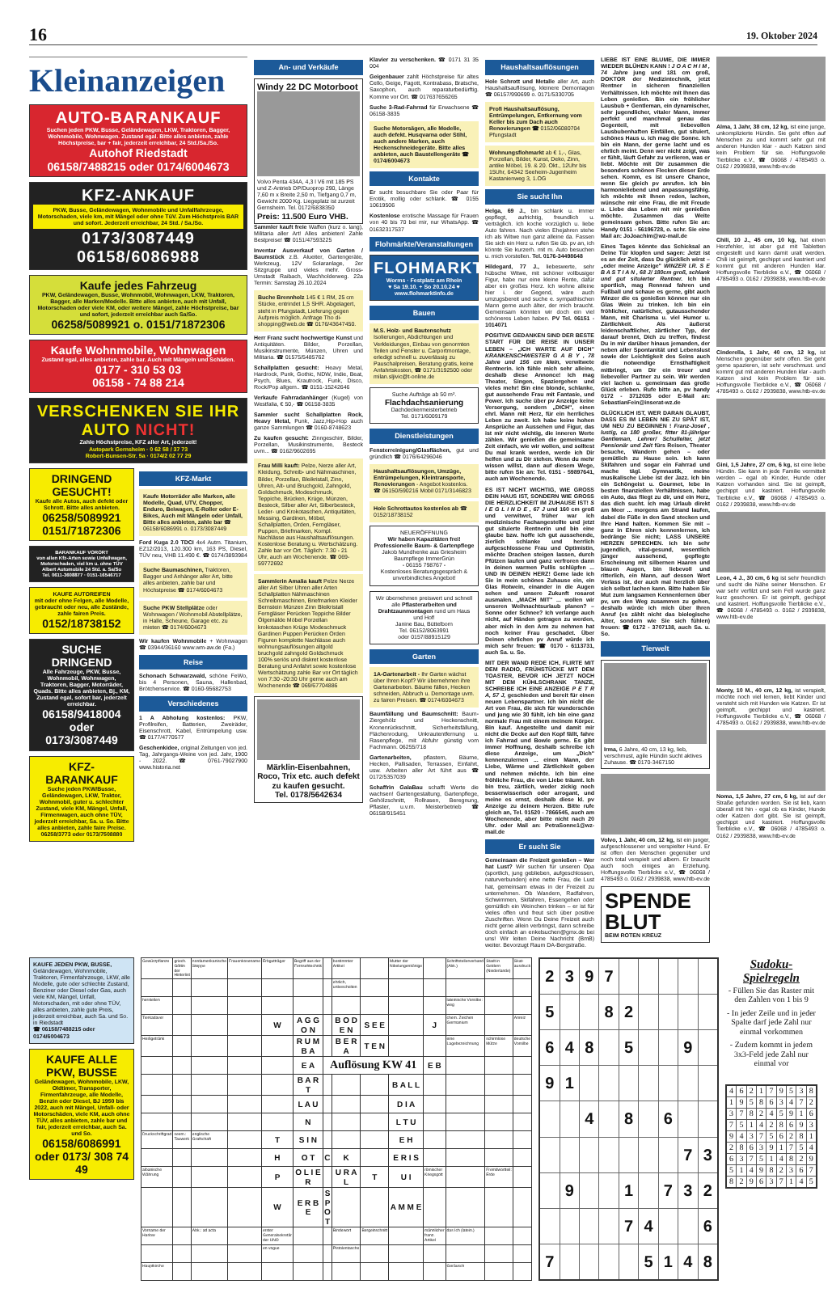16 19. Oktober 2024
Kleinanzeigen
AUTO-BARANKAUF
Suchen jeden PKW, Busse, Geländewagen, LKW, Traktoren, Bagger, Wohnmobile, Wohnwagen. Zustand egal. Bitte alles anbieten, zahle Höchstpreise, bar + fair, jederzeit erreichbar, 24 Std./Sa./So.
Autohof Riedstadt
06158/7488215 oder 0174/6004673
KFZ-ANKAUF
PKW, Busse, Geländewagen, Wohnmobile und Unfallfahrzeuge, Motorschaden, viele km, mit Mängel oder ohne TüV. Zum Höchstpreis BAR und sofort. Jederzeit erreichbar, 24 Std. / Sa./So.
0173/3087449
06158/6086988
Kaufe jedes Fahrzeug
PKW, Geländewagen, Busse, Wohnmobil, Wohnwagen, LKW, Traktoren, Bagger, alle Marken/Modelle. Bitte alles anbieten, auch mit Unfall, Motorschaden oder viele KM, oder weitere Mängel, zahle Höchstpreise, bar und sofort, jederzeit erreichbar auch Sa/So.
06258/5089921 o. 0151/71872306
Kaufe Wohnmobile, Wohnwagen
Zustand egal, alles anbieten, zahle bar. Auch mit Mängeln und Schäden.
0177 - 310 53 03
06158 - 74 88 214
VERSCHENKEN SIE IHR AUTO NICHT!
Zahle Höchstpreise, KFZ aller Art, jederzeit!
Autopark Gernsheim · 0 62 58 / 37 73
Robert-Bunsen-Str. 5a · 0174/2 02 77 29
DRINGEND GESUCHT!
Kaufe alle Autos, auch defekt oder Schrott. Bitte alles anbieten.
06258/5089921
0151/71872306
BARANKAUF VORORT
von allen Kfz-Arten sowie Unfallwagen, Motorschaden, viel km u. ohne TÜV
Albert Automobile 24 Std. a. Sa/So
Tel. 0611-3608877 · 0151-16546717
KAUFE AUTOREIFEN
mit oder ohne Felgen, alle Modelle, gebraucht oder neu, alle Zustände, zahle fairen Preis.
0152/18738152
SUCHE DRINGEND
Alle Fahrzeuge, PKW, Busse, Wohnmobil, Wohnwagen, Traktoren, Bagger, Motorräder, Quads. Bitte alles anbieten, Bj., KM, Zustand egal, sofort bar, jederzeit erreichbar.
06158/9418004
oder 0173/3087449
KFZ-BARANKAUF
Suche jeden PKW/Busse, Geländewagen, LKW, Traktor, Wohnmobil, guter u. schlechter Zustand, viele KM, Mängel, Unfall, Firmenwagen, auch ohne TÜV, jederzeit erreichbar, Sa. u. So. Bitte alles anbieten, zahle faire Preise.
06258/3773 oder 0173/7508880
KFZ-Markt
Kaufe Motorräder alle Marken, alle Modelle, Quad, UTV, Chopper, Enduro, Beiwagen, E-Roller oder E-Bikes, Auch mit Mängeln oder Unfall, Bitte alles anbieten, zahle bar ☎ 06158/6086991 o. 0173/3087449
Ford Kuga 2.0 TDCI 4x4 Autm. Titanium, EZ12/2013, 120.300 km, 163 PS, Diesel, TÜV neu, VHB 11.490 €. ☎ 0174/3893984
Suche Baumaschinen, Traktoren, Bagger und Anhänger aller Art, bitte alles anbieten, zahle bar und Höchstpreise ☎ 0174/6004673
Suche PKW Stellplätze oder Wohnwagen / Wohnmobil Abstellplätze, in Halle, Scheune, Garage etc. zu mieten ☎ 0174/6004673
Wir kaufen Wohnmobile + Wohnwagen ☎ 03944/36160 www.wm-aw.de (Fa.)
Reise
Schonach Schwarzwald, schöne FeWo, bis 4 Personen, Sauna, Hallenbad, Brötchenservice. ☎ 0160-95682753
Verschiedenes
1 A Abholung kostenlos: PKW, Profilreifen, Batterien, Zweiräder, Eisenschrott, Kabel, Entrümpelung usw. ☎ 0177/4770577
Geschenkidee, original Zeitungen von jed. Tag, Jahrgangs-Weine von jed. Jahr, 1900 - 2022. ☎ 0761-79027900 www.historia.net
An- und Verkäufe
Windy 22 DC Motorboot
Volvo Penta 434A, 4,3 l V6 mit 185 PS und Z-Antrieb DP/Duoprop 290, Länge 7,60 m x Breite 2,50 m, Tiefgang 0,7 m, Gewicht 2000 Kg. Liegeplatz ist zurzeit Gernsheim. Tel. 0172/6838350
Preis: 11.500 Euro VHB.
Sammler kauft freie Waffen (kurz o. lang), Militaria aller Art! Alles anbieten! Zahle Bestpreise! ☎ 0151/47593225
Inventar Ausverkauf von Garten / Baumstück z.B. Alueiter, Gartengeräte, Werkzeug, 12V Solaranlage, 2er Sitzgruppe und vieles mehr. Gross-Umstadt Raibach, Wachholderweg. 22a Termin: Samstag 26.10.2024
Buche Brennholz 145 € 1 RM, 25 cm Stücke, entrindet 1,5 SHR. Abgelagert, steht in Pfungstadt, Lieferung gegen Aufpreis möglich. Anfrage Tho di-shopping@web.de ☎ 0176/43647450.
Herr Franz sucht hochwertige Kunst und Antiquitäten. Bilder, Porzellan, Musikinstrumente, Münzen, Uhren und Militaria. ☎ 01575/5485762
Schallplatten gesucht: Heavy Metal, Hardrock, Punk, Gothic, NDW, Indie, Beat, Psych, Blues, Krautrock, Funk, Disco, Rock/Pop allgem.. ☎ 0151-15242646
Verkaufe Fahrradanhänger (Kugel) von Westfalia, € 50,- ☎ 06158-3835
Sammler sucht Schallplatten Rock, Heavy Metal, Punk, Jazz,Hip-Hop auch ganze Sammlungen ☎ 0160-8748623
Zu kaufen gesucht: Zinngeschirr, Bilder, Porzellan, Musikinstrumente, Besteck uvm... ☎ 0162/9602695
Frau Milli kauft: Pelze, Nerze aller Art, Kleidung, Schreib- und Nähmaschinen, Bilder, Porzellan, Bleikristall, Zinn, Uhren, Alt- und Bruchgold, Zahngold, Goldschmuck, Modeschmuck, Teppiche, Brücken, Krüge, Münzen, Besteck, Silber aller Art, Silberbesteck, Leder- und Krokotaschen, Antiquitäten, Messing, Gardinen, Möbel, Schallplatten, Orden, Ferngläser, Puppen, Briefmarken, Kompl. Nachlässe aus Haushaltsauflösungen. Kostenlose Beratung u. Wertschätzung. Zahle bar vor Ort. Täglich: 7.30 - 21 Uhr, auch am Wochenende. ☎ 069-59772692
Sammlerin Amalia kauft Pelze Nerze aller Art Silber Uhren aller Arten Schallplatten Nähmaschinen Schreibmaschinen, Briefmarken Kleider Bernstein Münzen Zinn Bleikristall Ferngläser Perücken Teppiche Bilder Ölgemälde Möbel Porzellan krokotaschen Krüge Modeschmuck Gardinen Puppen Perücken Orden Figuren komplette Nachlässe auch wohnungsauflösungen altgold bruchgold zahngold Goldschmuck 100% seriös und diskret kostenlose Beratung und Anfahrt sowie kostenlose Wertschätzung zahle Bar vor Ort täglich von 7:30 -20:30 Uhr gerne auch am Wochenende ☎ 069/67704886
Märklin-Eisenbahnen, Roco, Trix etc. auch defekt zu kaufen gesucht.
Tel. 0178/5642634
Klavier zu verschenken. ☎ 0171 31 35 004
Geigenbauer zahlt Höchstpreise für altes Cello, Geige, Fagott, Kontrabass, Bratsche, Saxophon, auch reparaturbedürftig. Komme vor Ort. ☎ 017637656265
Suche 3-Rad-Fahrrad für Erwachsene ☎ 06158-3835
Suche Motorsägen, alle Modelle, auch defekt. Husqvarna oder Stihl, auch andere Marken, auch Heckenschneidegeräte. Bitte alles anbieten, auch Baustellengeräte ☎ 0174/6004673
Kontakte
Er sucht besuchbare Sie oder Paar für Erotik, mollig oder schlank. ☎ 0155 10619506
Kostenlose erotische Massage für Frauen von 40 bis 70 bei mir, nur WhatsApp. ☎ 01632317537
Flohmärkte/Veranstaltungen
FLOHMARKT
Worms · Festplatz am Rhein
♥ Sa 19.10. + So 20.10.24 ♥
www.flohmarktinfo.de
Bauen
M.S. Holz- und Bautenschutz Isolierungen, Abdichtungen und Verkleidungen, Einbau von genormten Teilen und Fenster u. Carportmontage, erledigt schnell u. zuverlässig zu Pauschalpreisen, Beratung gratis, keine Anfahrtskosten, ☎ 0171/3192500 oder milan.sljivic@t-online.de
Suche Aufträge ab 50 m².
Flachdachsanierung
Dachdeckermeisterbetrieb
Tel. 0171/6009179
Dienstleistungen
Fensterreinigung/Glasflächen, gut und gründlich ☎ 0176/64296046
Haushaltsauflösungen, Umzüge, Entrümpelungen, Kleintransporte, Renovierungen - Angebot kostenlos. ☎ 06150/590216 Mobil 0171/3146823
Hole Schrottautos kostenlos ab ☎ 0152/18738152
NEUERÖFFNUNG
Wir haben Kapazitäten frei!
Professionelle Baum- & Gartenpflege
Jakob Mundhenke aus Griesheim
Baumpflege ImmerGrün
- 06155 798767 -
Kostenloses Beratungsgespräch & unverbindliches Angebot!
Wir übernehmen preiswert und schnell alle Pflasterarbeiten und Drahtzaunmontagen rund um Haus und Hof!
Janine Bau, Büttelborn
Tel. 06152/8063991
oder 0157/88915129
Garten
1A-Gartenarbeit - Ihr Garten wächst über Ihren Kopf? Wir übernehmen ihre Gartenarbeiten. Bäume fällen, Hecken schneiden, Abbruch u. Demontage uvm. zu fairen Preisen. ☎ 0174/6004673
Baumfällung und Baumschnitt: Baum- Ziergehölz und Heckenschnitt, Kronenrückschnitt, Sicherheitsfällung, Flächenrodung, Unkrautentfernung u. Rasenpflege, mit Abfuhr günstig vom Fachmann. 06255/718
Gartenarbeiten, pflastern, Bäume, Hecken, Pallisaden, Terrassen, Einfahrt, usw. Arbeiten aller Art führt aus ☎ 0172/5357039
Schaffrin GalaBau schafft Werte die wachsen! Gartengestaltung, Gartenpflege, Gehölzschnitt, Rollrasen, Beregnung, Pflaster, u.v.m. Meisterbetrieb ☎ 06158/915451
Haushaltsauflösungen
Hole Schrott und Metalle aller Art, auch Haushaltsauflösung, kleinere Demontagen ☎ 06157/990699 o. 0171/5330705
Profi Haushaltsauflösung, Entrümpelungen, Entkernung vom Keller bis zum Dach auch Renovierungen ☎ 0152/06080704 Pfungstadt
Wohnungsflohmarkt ab € 1,-, Glas, Porzellan, Bilder, Kunst, Deko, Zinn, antike Möbel, 19. & 20. Okt., 12Uhr bis 15Uhr, 64342 Seeheim-Jugenheim Kastanienweg 3, 1.OG
Sie sucht Ihn
Helga, 69 J., bin schlank u. immer gepflegt, aufrichtig, freundlich u. verträglich. Ich koche vorzüglich u. liebe Auto fahren. Nach vielen Ehejahren stehe ich als Witwe nun ganz alleine da. Fassen Sie sich ein Herz u. rufen Sie üb. pv an, ich könnte Sie kurzerh. mit m. Auto besuchen u. mich vorstellen. Tel. 0176-34498648
Hildegard, 77 J., liebeswerte, sehr hübsche Witwe, mit schöner vollbusiger Figur, habe nur eine kleine Rente, dafür aber ein großes Herz. Ich wohne alleine hier i. der Gegend, wäre auch umzugsbereit und suche e. sympathischen Mann gerne auch älter, der mich braucht. Gemeinsam könnten wir doch ein viel schöneres Leben haben. PV Tel. 06151 - 1014071
POSITIVE GEDANKEN SIND DER BESTE START FÜR DIE REISE IN UNSER LEBEN – „ICH WARTE AUF DICH" KRANKENSCHWESTER G A B Y , 78 Jahre und 156 cm klein, verwitwete Rentnerin. Ich fühle mich sehr alleine, deshalb diese Annonce! Ich mag Theater, Singen, Spaziergehen und vieles mehr! Bin eine blonde, schlanke, gut aussehende Frau mit Fantasie, und Power. Ich suche über pv Anzeige keine Versorgung, sondern „DICH", einen ehrl. Mann mit Herz, für ein herrliches Leben zu zweit. Ich habe keine hohen Ansprüche an Aussehen und Figur, das ist mir nicht wichtig, die inneren Werte zählen. Wir genießen die gemeinsame Zeit einfach, wie wir wollen, und solltest Du mal krank werden, werde ich Dir helfen und zu Dir stehen. Wenn du mehr wissen willst, dann auf diesem Wege, bitte rufen Sie an: Tel. 0151 - 59897641, auch am Wochenende.
ES IST NICHT WICHTIG, WIE GROSS DEIN HAUS IST, SONDERN WIE GROSS DIE HERZLICHKEIT IM ZUHAUSE IST! S I E G L I N D E , 67 J und 160 cm groß und verwitwet, früher war ich medizinische Fachangestellte und jetzt gut situierte Rentnerin und bin eine glaube bzw. hoffe ich gut aussehende, zierlich schlanke und herrlich aufgeschlossene Frau und Optimistin, möchte Drachen steigen lassen, durch Pfützen laufen und ganz verfroren dann in deinen warmen Pullis schlüpfen ... UND IN DEINEN HERZ! Geme lade ich Sie in mein schönes Zuhause ein, ein Glas Rotwein, einander in die Augen sehen und unsere Zukunft rosarot ausmalen. „MACH MIT" ... wollen wir unseren Weihnachtsurlaub planen? – Sonne oder Schnee? Ich verlange auch nicht, auf Händen getragen zu werden, aber mich in den Arm zu nehmen hat noch keiner Frau geschadet. Über Deinen ehrlichen pv Anruf würde ich mich sehr freuen: ☎ 0170 - 6113731, auch Sa. u. So.
MIT DER WAND REDE ICH, FLIRTE MIT DEM RADIO, FRÜHSTÜCKE MIT DEM TOASTER, BEVOR ICH JETZT NOCH MIT DEM KÜHLSCHRANK TANZE, SCHREIBE ICH EINE ANZEIGE P E T R A, 57 J, geschieden und bereit für einen neuen Lebenspartner. Ich bin nicht die Art von Frau, die sich für wunderschön und jung wie 30 fühlt, ich bin eine ganz normale Frau mit einem meinem Körper. Bin kauf. Angestellte und damit mir nicht die Decke auf den Kopf fällt, fahre ich Fahrrad und Bowle gerne. Es gibt immer Hoffnung, deshalb schreibe ich diese Anzeige, um „Dich" kennenzulernen ... einen Mann, der Liebe, Wärme und Zärtlichkeit geben und nehmen möchte. Ich bin eine fröhliche Frau, die von Liebe träumt. Ich bin treu, zärtlich, weder zickig noch besserwisserisch oder arrogant, und meine es ernst, deshalb diese kl. pv Anzeige zu deinem Herzen. Bitte rufe gleich an, Tel. 01520 - 7866545, auch am Wochenende, aber bitte nicht nach 20 Uhr. oder Mail an: PetraSonne1@wz-mail.de
Er sucht Sie
Gemeinsam die Freizeit genießen – Wer hat Lust? Wir suchen für unseren Opa (sportlich, jung geblieben, aufgeschlossen, naturverbunden) eine nette Frau, die Lust hat, gemeinsam etwas in der Freizeit zu unternehmen. Ob Wandern, Radfahren, Schwimmen, Skifahren, Essengehen oder gemütlich ein Weinchen trinken – er ist für vieles offen und freut sich über positive Zuschriften. Wenn Du Deine Freizeit auch nicht gerne allein verbringst, dann schreibe doch einfach an enkelsuchen@gmx.de bei uns! Wir leiten Deine Nachricht (BmB) weiter. Bevorzugt Raum DA-Bergstraße.
LIEBE IST EINE BLUME, DIE IMMER WIEDER BLÜHEN KANN ! J O A C H I M , 74 Jahre jung und 181 cm groß, DOKTOR der Medizintechnik, jetzt Rentner in sicheren finanziellen Verhältnissen. Ich möchte mit Ihnen das Leben genießen. Bin ein fröhlicher Lausbub + Gentleman, ein dynamischer, sehr jugendlicher, vitaler Mann, immer perfekt und manchmal genau das Gegenteil, mit liebevollen Lausbubenhaften Einfällen, gut situiert, schönes Haus u. ich mag die Sonne. Ich bin ein Mann, der gerne lacht und es ehrlich meint. Denn wer nicht zeigt, was er fühlt, läuft Gefahr zu verlieren, was er liebt. Möchte mit Dir zusammen die besonders schönen Flecken dieser Erde sehen. Komm, es ist unsere Chance, wenn Sie gleich pv anrufen. Ich bin harmonieliebend und anpassungsfähig. Ich möchte mit Ihnen reden, lachen, wünsche mir eine Frau, die mit Freude u. Liebe das Leben mit mir genießen möchte. Zusammen das Weite gemeinsam gehen. Bitte rufen Sie an: Handy 0151 - 56196728, o. schr. Sie eine Mail an: JoJoachim@wz-mail.de
Eines Tages könnte das Schicksal an Deine Tür klopfen und sagen: Jetzt ist es an der Zeit, dass Du glücklich wirst – „oder meine Anzeige" WINZER I.R. S E B A S T I A N , 68 J/ 180cm groß, schlank und gut situierter Rentner. Ich bin sportlich, mag Rennrad fahren und Fußball und schaue es gerne, gibt auch Winzer die es genießen können nur ein Glas Wein zu trinken. Ich bin ein fröhlicher, natürlicher, gutaussehender Mann, mit Charisma u. viel Humor u. Zärtlichkeit. Als äußerst leidenschaftlicher, zärtlicher Typ, der darauf brennt, Dich zu treffen, findest Du in mir darüber hinaus jemanden, der neben aller Spontanität und Lebenslust sowie der Leichtigkeit des Seins auch die notwendige Ernsthaftigkeit mitbringt, um Dir ein treuer und liebevoller Partner zu sein. Wir werden viel lachen u. gemeinsam das große Glück erleben. Rufe bitte an, pv handy 0172 - 3712035 oder E-Mail an: SebastianFein@inserat-wz.de
GLÜCKLICH IST, WER DARAN GLAUBT, DASS ES IM LEBEN NIE ZU SPÄT IST, UM NEU ZU BEGINNEN ! Franz-Josef , lustig, ca 180 großer, fitter 81-jähriger Gentleman, Lehrer/ Schulleiter, jetzt Pensionär und Zeit fürs Reisen, Theater besuche, Wandern gehen – oder gemütlich zu Hause sein. Ich kann Skifahren und sogar ein Fahrrad und mache tägl. Gymnastik, meine musikalische Liebe ist der Jazz. Ich bin ein Schöngeist u. Gourmet, lebe in besten finanziellen Verhältnissen, habe ein Auto, das fliegt zu dir, und ein Herz, das dich sucht. Ich mag Urlaub direkt am Meer ... morgens am Strand laufen, dabei die Füße in den Sand stecken und Ihre Hand halten. Kommen Sie mit – ganz in Ehren sich kennenlernen, ich bedränge Sie nicht; LASS UNSERE HERZEN SPRECHEN. Ich bin sehr jugendlich, vital-gesund, wesentlich jünger aussehend, gepflegte Erscheinung mit silbernen Haaren und blauen Augen, bin liebevoll und ritterlich, ein Mann, auf dessen Wort Verlass ist, der auch mal herzlich über sich selbst lachen kann. Bitte haben Sie Mut zum langsamen Kennenlernen über pv, um den Weg zusammen zu gehen, deshalb würde ich mich über Ihren Anruf (es zählt nicht das biologische Alter, sondern wie Sie sich fühlen) freuen: ☎ 0172 - 3707138, auch Sa. u. So.
Tierwelt
Irma, 6 Jahre, 40 cm, 13 kg, lieb, verschmust, agile Hündin sucht aktives Zuhause. ☎ 0170-3467150
Volvo, 1 Jahr, 40 cm, 12 kg, ist ein junger, aufgeschlossener und verspielter Hund. Er ist offen den Menschen gegenüber und noch total verspielt und albern. Er braucht auch noch einiges an Erziehung. Hoffungsvolle Tierblicke e.V., ☎ 06068 / 4785493 o. 0162 / 2939838, www.htb-ev.de
SPENDE
BLUT
BEIM ROTEN KREUZ
Alma, 1 Jahr, 38 cm, 12 kg, ist eine junge, unkomplizierte Hündin. Sie geht offen auf Menschen zu und kommt sehr gut mit anderen Hunden klar - auch Katzen sind kein Problem für sie. Hoffungsvolle Tierblicke e.V., ☎ 06068 / 4785493 o. 0162 / 2939838, www.htb-ev.de
Chili, 10 J., 45 cm, 10 kg, hat einen Herzfehler, ist aber gut mit Tabletten eingestellt und kann damit uralt werden. Chili ist geimpft, gechippt und kastriert und kommt gut mit anderen Hunden klar. Hoffungsvolle Tierblicke e.V., ☎ 06068 / 4785493 o. 0162 / 2939838, www.htb-ev.de
Cinderella, 1 Jahr, 40 cm, 12 kg, ist Menschen gegenüber sehr offen. Sie geht gerne spazieren, ist sehr verschmust. und kommt gut mit anderen Hunden klar - auch Katzen sind kein Problem für sie. Hoffungsvolle Tierblicke e.V., ☎ 06068 / 4785493 o. 0162 / 2939838, www.htb-ev.de
Gini, 1,5 Jahre, 27 cm, 6 kg, ist eine liebe Hündin. Sie kann in jede Familie vermittelt werden – egal ob Kinder, Hunde oder Katzen vorhanden sind. Sie ist geimpft, gechippt und kastriert. Hoffungsvolle Tierblicke e.V., ☎ 06068 / 4785493 o. 0162 / 2939838, www.htb-ev.de
Leon, 4 J., 30 cm, 6 kg ist sehr freundlich und sucht die Nähe seiner Menschen. Er war sehr verfilzt und sein Fell wurde ganz kurz geschoren. Er ist geimpft, gechippt und kastriert. Hoffungsvolle Tierblicke e.V., ☎ 06068 / 4785493 o. 0162 / 2939838, www.htb-ev.de
Monty, 10 M., 40 cm, 12 kg, ist verspielt, möchte noch viel lernen, liebt Kinder und versteht sich mit Hunden wie Katzen. Er ist geimpft, gechippt und kastriert. Hoffungsvolle Tierblicke e.V., ☎ 06068 / 4785493 o. 0162 / 2939838, www.htb-ev.de
Noma, 1,5 Jahre, 27 cm, 6 kg, ist auf der Straße gefunden worden. Sie ist lieb, kann überall mit hin - egal ob es Kinder, Hunde oder Katzen dort gibt. Sie ist geimpft, gechippt und kastriert. Hoffungsvolle Tierblicke e.V., ☎ 06068 / 4785493 o. 0162 / 2939838, www.htb-ev.de
KAUFE JEDEN PKW, BUSSE, Geländewagen, Wohnmobile, Traktoren, Firmenfahrzeuge, LKW, alle Modelle, gute oder schlechte Zustand, Benziner oder Diesel oder Gas, auch viele KM, Mängel, Unfall, Motorschaden, mit oder ohne TÜV, alles anbieten, zahle gute Preis, jederzeit erreichbar, auch Sa. und So. in Riedstadt
☎ 06158/7488215 oder 0174/6004673
KAUFE ALLE PKW, BUSSE
Geländewagen, Wohnmobile, LKW, Oldtimer, Transporter, Firmenfahrzeuge, alle Modelle, Benzin oder Diesel, BJ 1950 bis 2022, auch mit Mängel, Unfall- oder Motorschäden, viele KM, auch ohne TÜV, alles anbieten, zahle bar und fair, jederzeit erreichbar, auch Sa. und So.
06158/6086991
oder 0173/ 308 74 49
| Gewürzpflanze | griech. Göttin der Hinterlist | nordamerikanische Steppe | Frauenkosename | Erbgutträger | Begriff aus der Fernsehtechnik | | bestimmter Artikel | | Mutter der Nibelungenkönige | | Schriftstellerverband (Abk.) | Stadt in Geldern (Niederlande) | Skat-ausdruck |
| | | | | | | | ehrlich, unbescholten | | | | | | |
| herstellen | | | | | | | | | | | lateinische Vorsilbe: weg | | |
| Tierkadaver | | | | W | A G G O N | | B O D E N | S E E | | J | chem. Zeichen Germanium | | Anreiz |
| Heißgetränk | | | | | R U M B A | | B E R A | T E N | | | eine Lagebezeichnung | schirmlose Mütze | deutsche Vorsilbe |
| | | | | | E A | Auflösung KW 41 | | | | E B | | | |
| | | | | | B A R T | | | | B A L L | | | | |
| | | | | | L A U | | | | D I A | | | | |
| | | | | | N | | | | L T U | | | | |
| Druckschriftgrad | seem.: Tauwerk | englische Grafschaft | | T | S I N | | | | E H | | | | |
| | | | | H | O T | C | K | | E R I S | | | | |
| albanische Währung | | | | P | O L I E R | | U R A L | T | U I | römischer Kriegsgott | | Fremdwortteil: Erde | |
| | | | | W | E R B E | S P O T | | | A M M E | | | | |
| Vorname der Harlow | | Abk.: ad acta | | erster Generalsekretär der UNO | | | Bindewort | Bergeinschnitt | | männlicher franz. Artikel | das Ich (latein.) | | |
| | | | | en vogue | | | Pistolentasche | | | | | | |
| Hauptkirche | | | | | | | | | | | Geräusch | | |
| 2 | 3 | 9 | 7 | | | | | |
| 5 | | | 8 | 2 | | | | |
| 6 | 4 | 8 | | 5 | | | 9 | |
| 9 | 1 | | | | | | | |
| | | 4 | | 8 | | 6 | | |
| | | | | | | | 7 | 3 |
| | 9 | | | 1 | | 7 | 3 | 2 |
| | | | | 7 | 4 | | | 6 |
| 7 | | | | | 5 | 1 | 4 | 8 |
Sudoku-Spielregeln
- Füllen Sie das Raster mit den Zahlen von 1 bis 9
- In jeder Zeile und in jeder Spalte darf jede Zahl nur einmal vorkommen
- Zudem kommt in jedem 3x3-Feld jede Zahl nur einmal vor
| 4 | 6 | 2 | 1 | 7 | 9 | 5 | 3 | 8 |
| 1 | 9 | 5 | 8 | 6 | 3 | 4 | 7 | 2 |
| 3 | 7 | 8 | 2 | 4 | 5 | 9 | 1 | 6 |
| 7 | 5 | 1 | 4 | 2 | 8 | 6 | 9 | 3 |
| 9 | 4 | 3 | 7 | 5 | 6 | 2 | 8 | 1 |
| 2 | 8 | 6 | 3 | 9 | 1 | 7 | 5 | 4 |
| 6 | 3 | 7 | 5 | 1 | 4 | 8 | 2 | 9 |
| 5 | 1 | 4 | 9 | 8 | 2 | 3 | 6 | 7 |
| 8 | 2 | 9 | 6 | 3 | 7 | 1 | 4 | 5 |